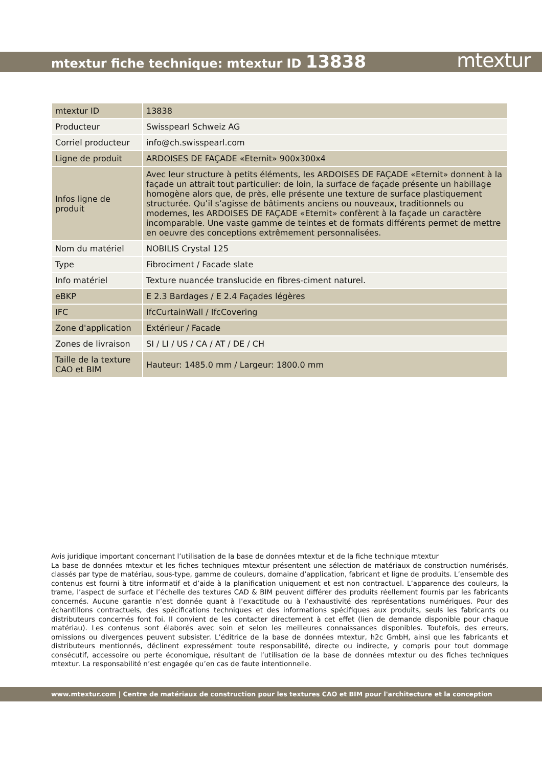mtextur fiche technique: mtextur ID 13838 mtextur
| mtextur ID | 13838 |
| Producteur | Swisspearl Schweiz AG |
| Corriel producteur | info@ch.swisspearl.com |
| Ligne de produit | ARDOISES DE FAÇADE «Eternit» 900x300x4 |
| Infos ligne de produit | Avec leur structure à petits éléments, les ARDOISES DE FAÇADE «Eternit» donnent à la façade un attrait tout particulier: de loin, la surface de façade présente un habillage homogène alors que, de près, elle présente une texture de surface plastiquement structurée. Qu’il s’agisse de bâtiments anciens ou nouveaux, traditionnels ou modernes, les ARDOISES DE FAÇADE «Eternit» confèrent à la façade un caractère incomparable. Une vaste gamme de teintes et de formats différents permet de mettre en oeuvre des conceptions extrêmement personnalisées. |
| Nom du matériel | NOBILIS Crystal 125 |
| Type | Fibrociment / Facade slate |
| Info matériel | Texture nuancée translucide en fibres-ciment naturel. |
| eBKP | E 2.3 Bardages / E 2.4 Façades légères |
| IFC | IfcCurtainWall / IfcCovering |
| Zone d'application | Extérieur / Facade |
| Zones de livraison | SI / LI / US / CA / AT / DE / CH |
| Taille de la texture CAO et BIM | Hauteur: 1485.0 mm / Largeur: 1800.0 mm |
Avis juridique important concernant l’utilisation de la base de données mtextur et de la fiche technique mtextur
La base de données mtextur et les fiches techniques mtextur présentent une sélection de matériaux de construction numérisés, classés par type de matériau, sous-type, gamme de couleurs, domaine d’application, fabricant et ligne de produits. L’ensemble des contenus est fourni à titre informatif et d’aide à la planification uniquement et est non contractuel. L’apparence des couleurs, la trame, l’aspect de surface et l’échelle des textures CAD & BIM peuvent différer des produits réellement fournis par les fabricants concernés. Aucune garantie n’est donnée quant à l’exactitude ou à l’exhaustivité des représentations numériques. Pour des échantillons contractuels, des spécifications techniques et des informations spécifiques aux produits, seuls les fabricants ou distributeurs concernés font foi. Il convient de les contacter directement à cet effet (lien de demande disponible pour chaque matériau). Les contenus sont élaborés avec soin et selon les meilleures connaissances disponibles. Toutefois, des erreurs, omissions ou divergences peuvent subsister. L’éditrice de la base de données mtextur, h2c GmbH, ainsi que les fabricants et distributeurs mentionnés, déclinent expressément toute responsabilité, directe ou indirecte, y compris pour tout dommage consécutif, accessoire ou perte économique, résultant de l’utilisation de la base de données mtextur ou des fiches techniques mtextur. La responsabilité n’est engagée qu’en cas de faute intentionnelle.
www.mtextur.com | Centre de matériaux de construction pour les textures CAO et BIM pour l'architecture et la conception